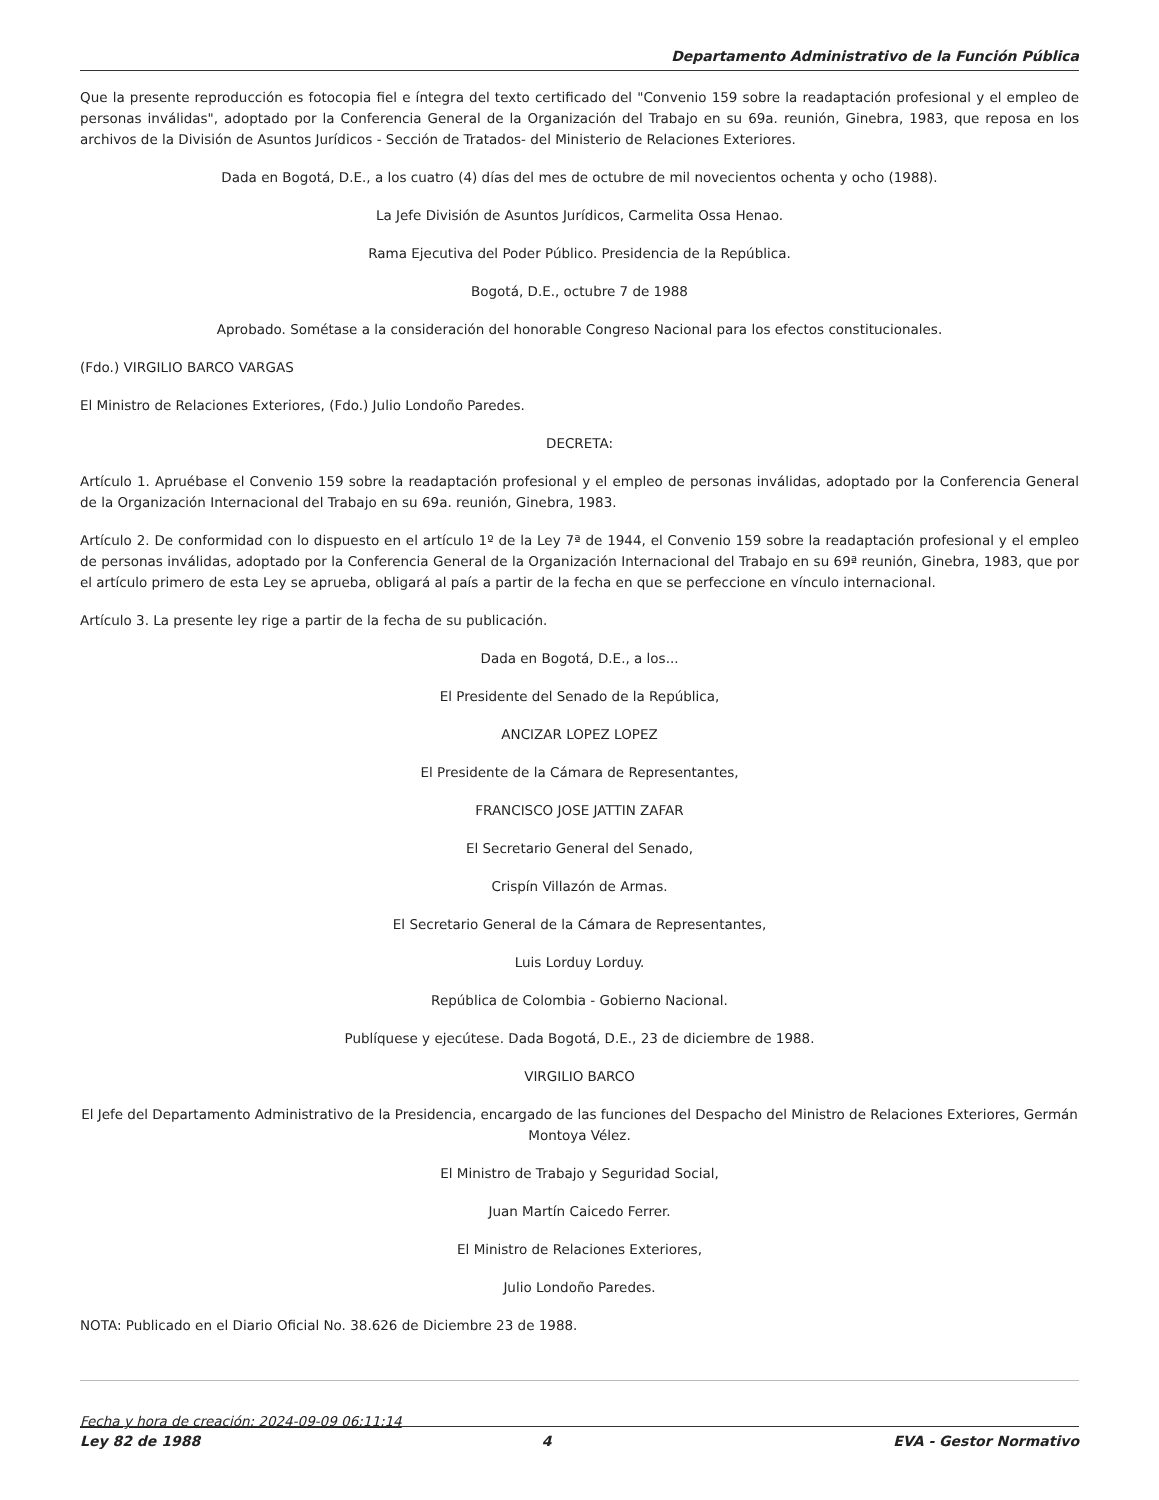Departamento Administrativo de la Función Pública
Que la presente reproducción es fotocopia fiel e íntegra del texto certificado del "Convenio 159 sobre la readaptación profesional y el empleo de personas inválidas", adoptado por la Conferencia General de la Organización del Trabajo en su 69a. reunión, Ginebra, 1983, que reposa en los archivos de la División de Asuntos Jurídicos - Sección de Tratados- del Ministerio de Relaciones Exteriores.
Dada en Bogotá, D.E., a los cuatro (4) días del mes de octubre de mil novecientos ochenta y ocho (1988).
La Jefe División de Asuntos Jurídicos, Carmelita Ossa Henao.
Rama Ejecutiva del Poder Público. Presidencia de la República.
Bogotá, D.E., octubre 7 de 1988
Aprobado. Sométase a la consideración del honorable Congreso Nacional para los efectos constitucionales.
(Fdo.) VIRGILIO BARCO VARGAS
El Ministro de Relaciones Exteriores, (Fdo.) Julio Londoño Paredes.
DECRETA:
Artículo 1. Apruébase el Convenio 159 sobre la readaptación profesional y el empleo de personas inválidas, adoptado por la Conferencia General de la Organización Internacional del Trabajo en su 69a. reunión, Ginebra, 1983.
Artículo 2. De conformidad con lo dispuesto en el artículo 1º de la Ley 7ª de 1944, el Convenio 159 sobre la readaptación profesional y el empleo de personas inválidas, adoptado por la Conferencia General de la Organización Internacional del Trabajo en su 69ª reunión, Ginebra, 1983, que por el artículo primero de esta Ley se aprueba, obligará al país a partir de la fecha en que se perfeccione en vínculo internacional.
Artículo 3. La presente ley rige a partir de la fecha de su publicación.
Dada en Bogotá, D.E., a los...
El Presidente del Senado de la República,
ANCIZAR LOPEZ LOPEZ
El Presidente de la Cámara de Representantes,
FRANCISCO JOSE JATTIN ZAFAR
El Secretario General del Senado,
Crispín Villazón de Armas.
El Secretario General de la Cámara de Representantes,
Luis Lorduy Lorduy.
República de Colombia - Gobierno Nacional.
Publíquese y ejecútese. Dada Bogotá, D.E., 23 de diciembre de 1988.
VIRGILIO BARCO
El Jefe del Departamento Administrativo de la Presidencia, encargado de las funciones del Despacho del Ministro de Relaciones Exteriores, Germán Montoya Vélez.
El Ministro de Trabajo y Seguridad Social,
Juan Martín Caicedo Ferrer.
El Ministro de Relaciones Exteriores,
Julio Londoño Paredes.
NOTA: Publicado en el Diario Oficial No. 38.626 de Diciembre 23 de 1988.
Fecha y hora de creación: 2024-09-09 06:11:14
Ley 82 de 1988 4 EVA - Gestor Normativo